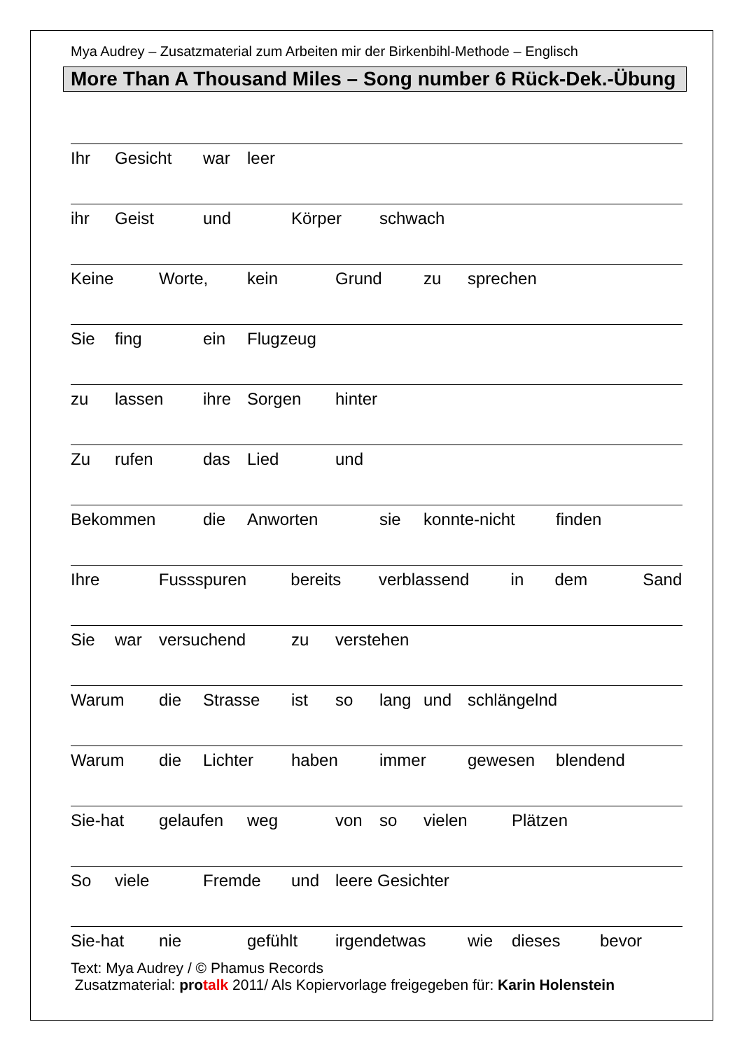Mya Audrey – Zusatzmaterial zum Arbeiten mir der Birkenbihl-Methode – Englisch
More Than A Thousand Miles – Song number 6 Rück-Dek.-Übung
Ihr Gesicht war leer
ihr Geist und Körper schwach
Keine Worte, kein Grund zu sprechen
Sie fing ein Flugzeug
zu lassen ihre Sorgen hinter
Zu rufen das Lied und
Bekommen die Anworten sie konnte-nicht finden
Ihre Fussspuren bereits verblassend in dem Sand
Sie war versuchend zu verstehen
Warum die Strasse ist so lang und schlängelnd
Warum die Lichter haben immer gewesen blendend
Sie-hat gelaufen weg von so vielen Plätzen
So viele Fremde und leere Gesichter
Sie-hat nie gefühlt irgendetwas wie dieses bevor
Text: Mya Audrey / © Phamus Records
Zusatzmaterial: protalk 2011/ Als Kopiervorlage freigegeben für: Karin Holenstein